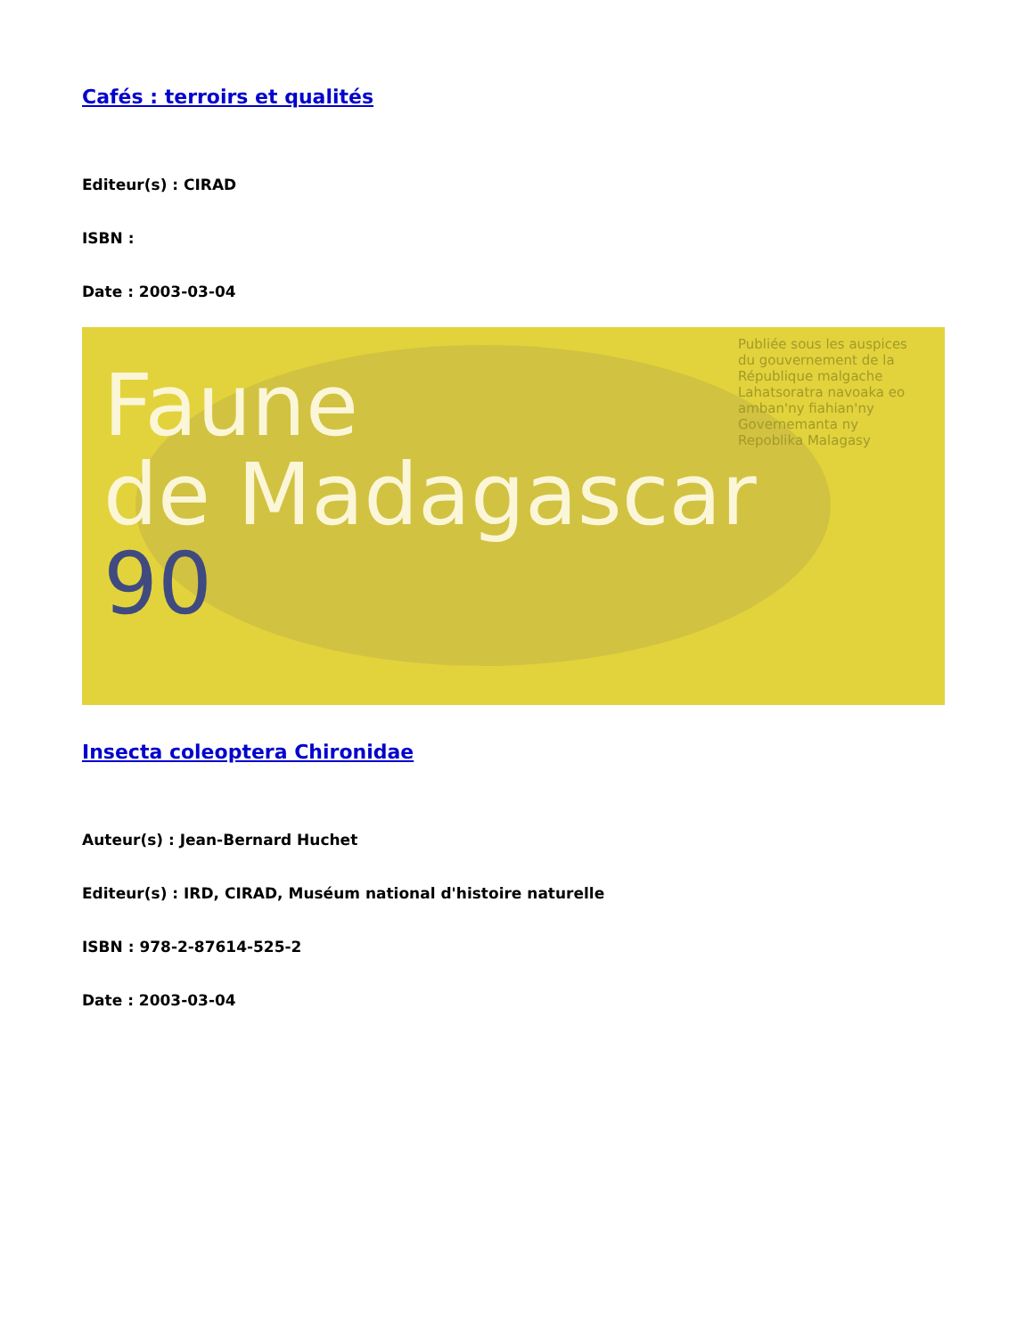Cafés : terroirs et qualités
Editeur(s) : CIRAD
ISBN :
Date : 2003-03-04
Faune
de Madagascar
90
Publiée sous les auspices du gouvernement de la République malgache
Lahatsoratra navoaka eo amban'ny fiahian'ny Governemanta ny Repoblika Malagasy
Insecta coleoptera Chironidae
Auteur(s) : Jean-Bernard Huchet
Editeur(s) : IRD, CIRAD, Muséum national d'histoire naturelle
ISBN : 978-2-87614-525-2
Date : 2003-03-04